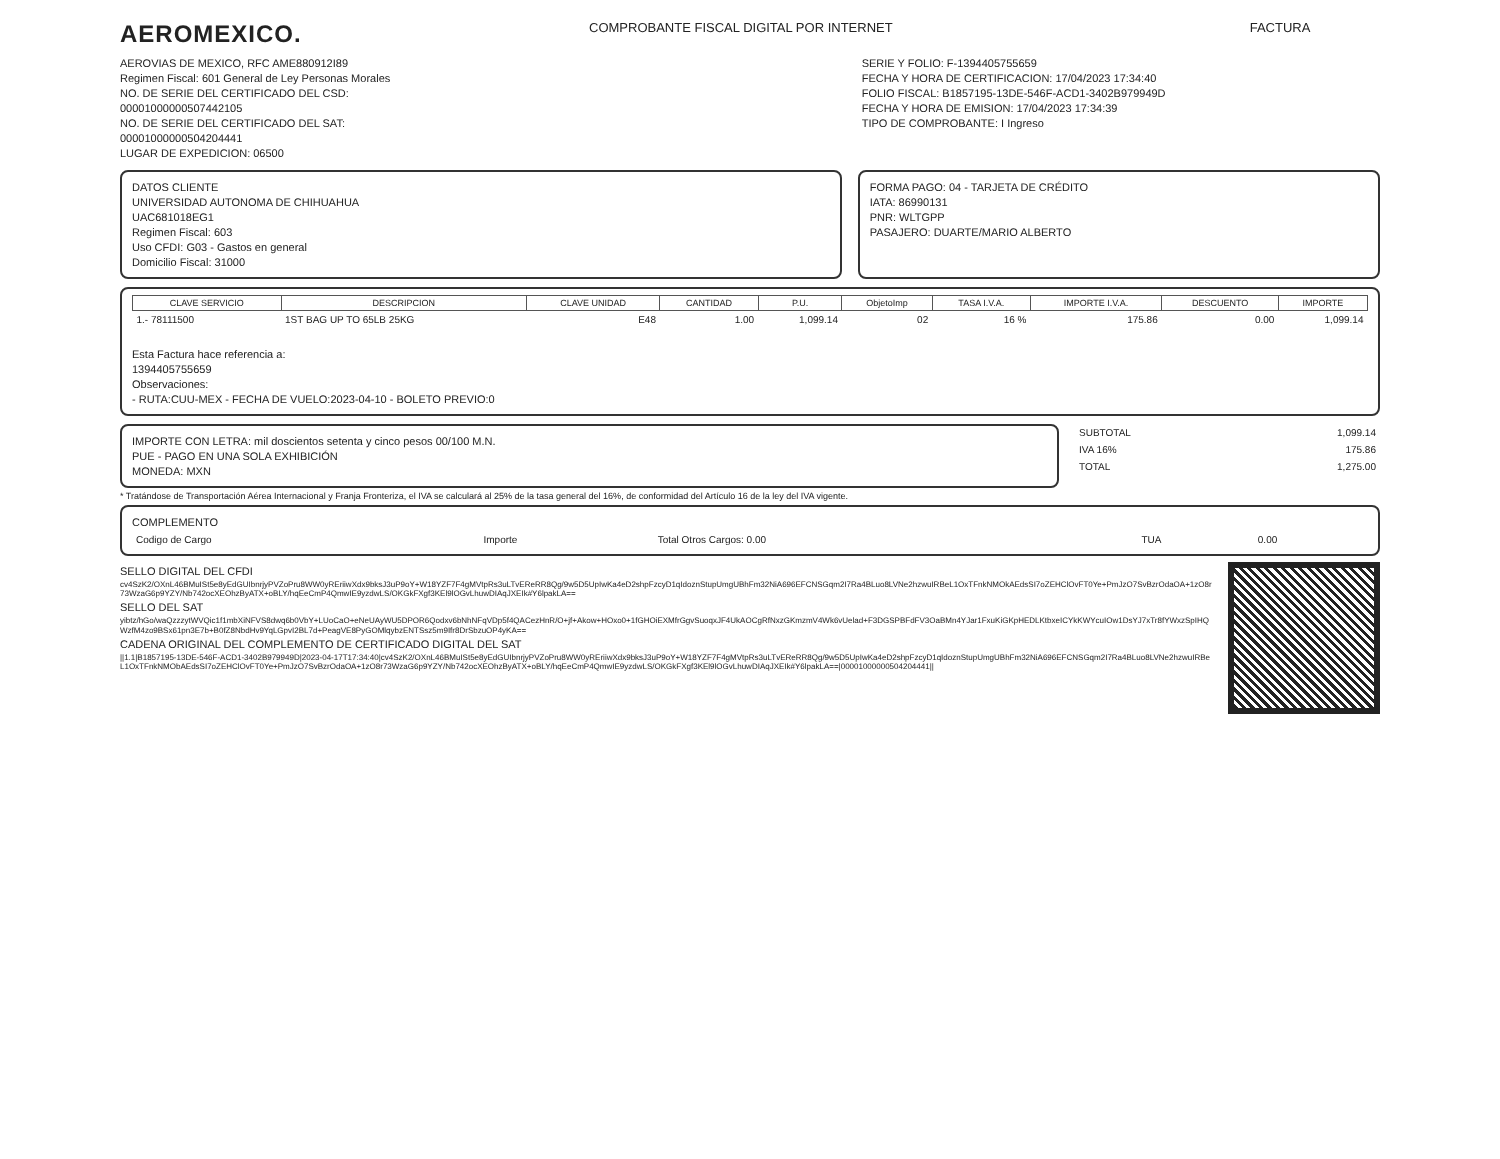AEROMEXICO.
COMPROBANTE FISCAL DIGITAL POR INTERNET
FACTURA
AEROVIAS DE MEXICO, RFC AME880912I89
Regimen Fiscal: 601 General de Ley Personas Morales
NO. DE SERIE DEL CERTIFICADO DEL CSD:
00001000000507442105
NO. DE SERIE DEL CERTIFICADO DEL SAT:
00001000000504204441
LUGAR DE EXPEDICION: 06500
SERIE Y FOLIO: F-1394405755659
FECHA Y HORA DE CERTIFICACION: 17/04/2023 17:34:40
FOLIO FISCAL: B1857195-13DE-546F-ACD1-3402B979949D
FECHA Y HORA DE EMISION: 17/04/2023 17:34:39
TIPO DE COMPROBANTE: I Ingreso
DATOS CLIENTE
UNIVERSIDAD AUTONOMA DE CHIHUAHUA
UAC681018EG1
Regimen Fiscal: 603
Uso CFDI: G03 - Gastos en general
Domicilio Fiscal: 31000
FORMA PAGO: 04 - TARJETA DE CRÉDITO
IATA: 86990131
PNR: WLTGPP
PASAJERO: DUARTE/MARIO ALBERTO
| CLAVE SERVICIO | DESCRIPCION | CLAVE UNIDAD | CANTIDAD | P.U. | ObjetoImp | TASA I.V.A. | IMPORTE I.V.A. | DESCUENTO | IMPORTE |
| --- | --- | --- | --- | --- | --- | --- | --- | --- | --- |
| 1.- 78111500 | 1ST BAG UP TO 65LB 25KG | E48 | 1.00 | 1,099.14 | 02 | 16 % | 175.86 | 0.00 | 1,099.14 |
Esta Factura hace referencia a:
1394405755659
Observaciones:
- RUTA:CUU-MEX - FECHA DE VUELO:2023-04-10 - BOLETO PREVIO:0
IMPORTE CON LETRA: mil doscientos setenta y cinco pesos 00/100 M.N.
PUE - PAGO EN UNA SOLA EXHIBICIÓN
MONEDA: MXN
| SUBTOTAL | 1,099.14 |
| IVA 16% | 175.86 |
| TOTAL | 1,275.00 |
* Tratándose de Transportación Aérea Internacional y Franja Fronteriza, el IVA se calculará al 25% de la tasa general del 16%, de conformidad del Artículo 16 de la ley del IVA vigente.
COMPLEMENTO
| Codigo de Cargo | Importe | Total Otros Cargos: 0.00 | TUA | 0.00 |
SELLO DIGITAL DEL CFDI
cv4SzK2/OXnL46BMuISt5e8yEdGUIbnrjyPVZoPru8WW0yREriiwXdx9bksJ3uP9oY+W18YZF7F4gMVtpRs3uLTvEReRR8Qg/9w5D5UpIwKa4eD2shpFzcyD1qIdoznStupUmgUBhFm32NiA696EFCNSGqm2I7Ra4BLuo8LVNe2hzwuIRBeL1OxTFnkNMOkAEdsSI7oZEHClOvFT0Ye+PmJzO7SvBzrOdaOA+1zO8r73WzaG6p9YZY/Nb742ocXEOhzByATX+oBLY/hqEeCmP4QmwIE9yzdwLS/OKGkFXgf3KEl9lOGvLhuwDIAqJXEIk#Y6lpakLA==
SELLO DEL SAT
yibtz/hGo/waQzzzytWVQic1f1mbXiNFVS8dwq6b0VbY+LUoCaO+eNeUAyWU5DPOR6Qodxv6bNhNFqVDp5f4QACezHnR/O+jf+Akow+HOxo0+1fGHOiEXMfrGgvSuoqxJF4UkAOCgRfNxzGKmzmV4Wk6vUelad+F3DGSPBFdFV3OaBMn4YJar1FxuKiGKpHEDLKtbxeICYkKWYcuIOw1DsYJ7xTr8fYWxzSpIHQWzfM4zo9BSx61pn3E7b+B0fZ8NbdHv9YqLGpvI2BL7d+PeagVE8PyGOMlqybzENTSsz5m9Ifr8DrSbzuOP4yKA==
CADENA ORIGINAL DEL COMPLEMENTO DE CERTIFICADO DIGITAL DEL SAT
||1.1|B1857195-13DE-546F-ACD1-3402B979949D|2023-04-17T17:34:40|cv4SzK2/OXnL46BMuISt5e8yEdGUIbnrjyPVZoPru8WW0yREriiwXdx9bksJ3uP9oY+W18YZF7F4gMVtpRs3uLTvEReRR8Qg/9w5D5UpIwKa4eD2shpFzcyD1qIdoznStupUmgUBhFm32NiA696EFCNSGqm2I7Ra4BLuo8LVNe2hzwuIRBeL1OxTFnkNMObAEdsSI7oZEHClOvFT0Ye+PmJzO7SvBzrOdaOA+1zO8r73WzaG6p9YZY/Nb742ocXEOhzByATX+oBLY/hqEeCmP4QmwIE9yzdwLS/OKGkFXgf3KEl9lOGvLhuwDIAqJXEIk#Y6lpakLA==|00001000000504204441||